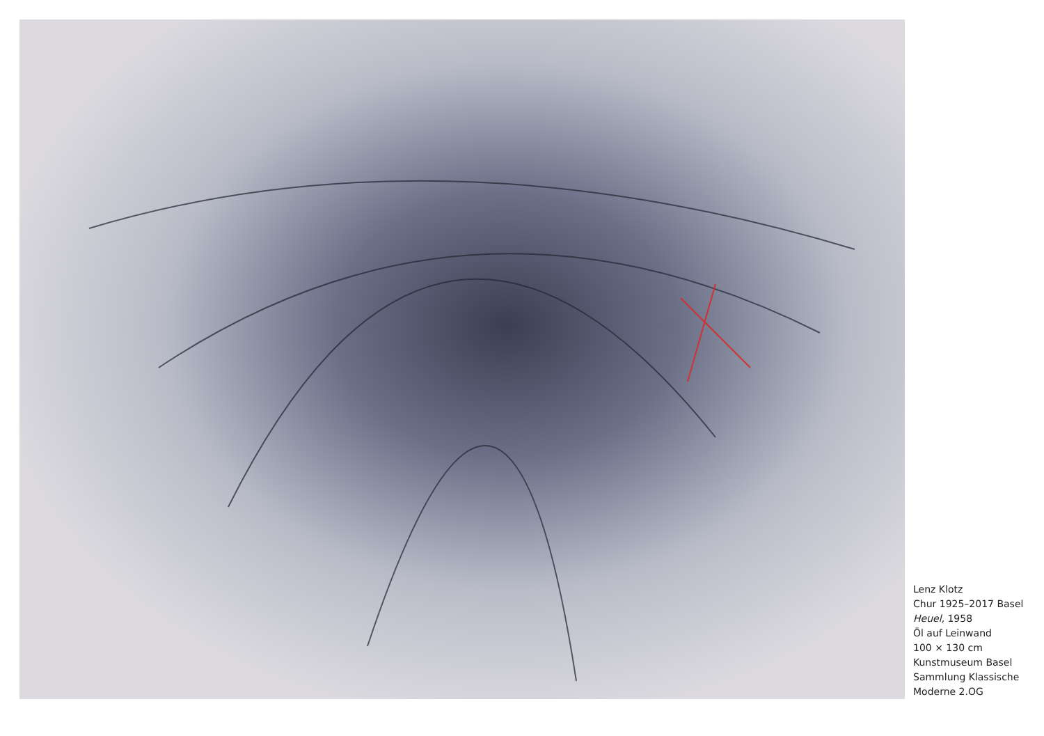Lenz Klotz
Chur 1925–2017 Basel
Heuel, 1958
Öl auf Leinwand
100 × 130 cm
Kunstmuseum Basel
Sammlung Klassische
Moderne 2.OG